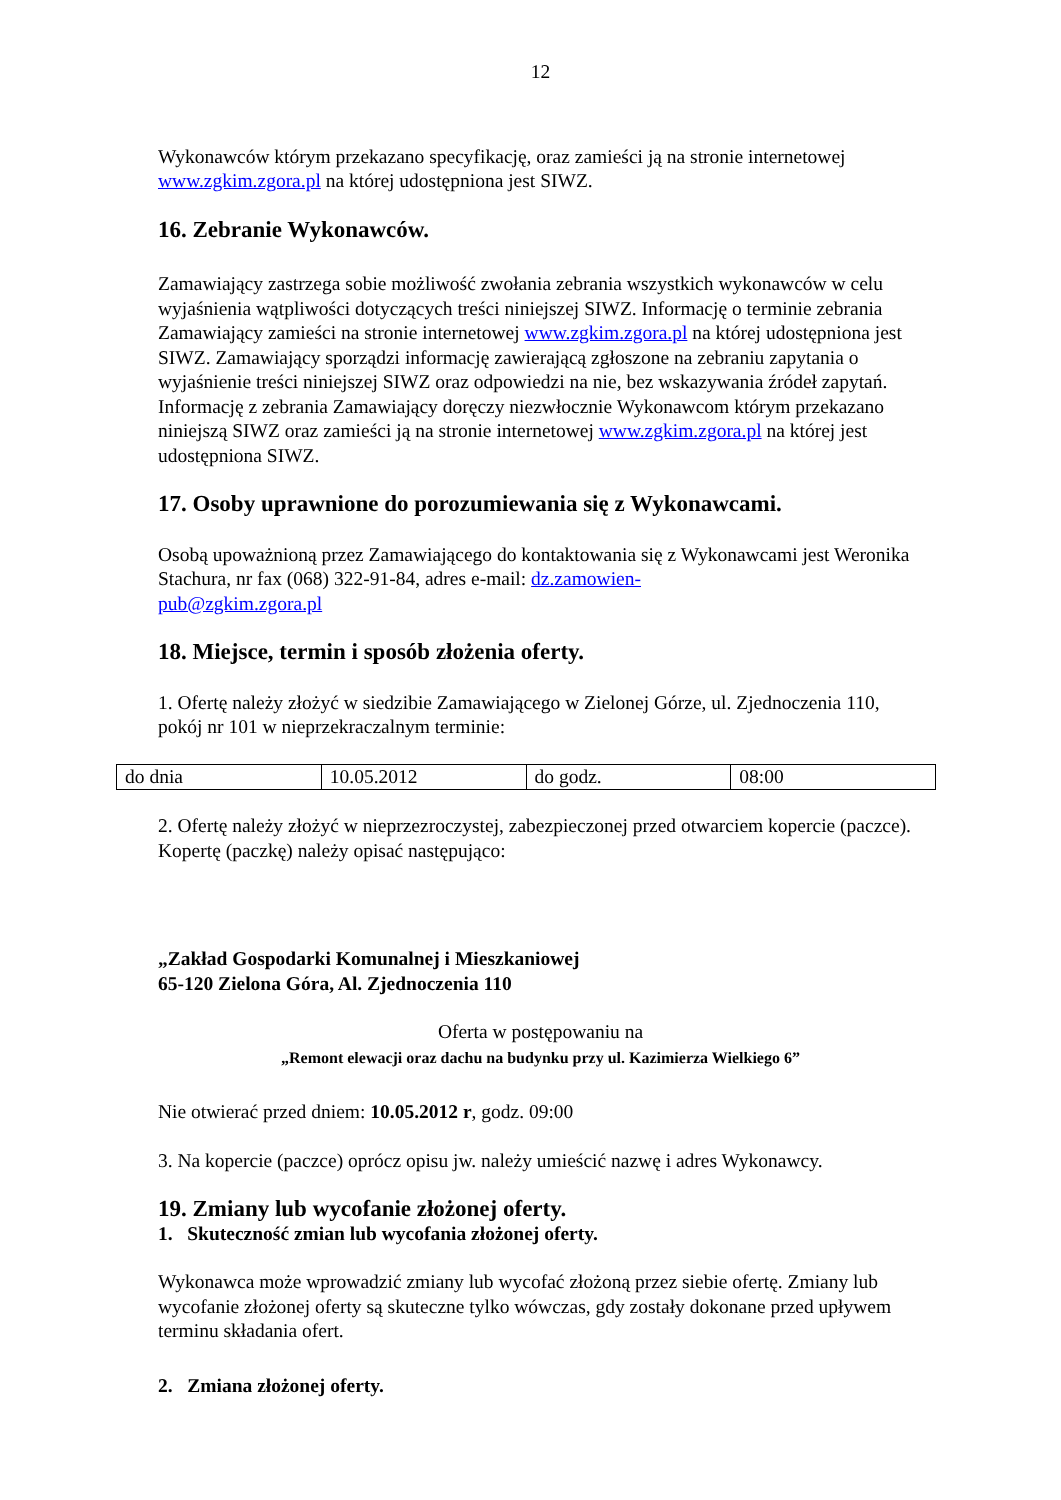12
Wykonawców którym przekazano specyfikację, oraz zamieści ją na stronie internetowej www.zgkim.zgora.pl na której udostępniona jest SIWZ.
16. Zebranie Wykonawców.
Zamawiający zastrzega sobie możliwość zwołania zebrania wszystkich wykonawców w celu wyjaśnienia wątpliwości dotyczących treści niniejszej SIWZ. Informację o terminie zebrania Zamawiający zamieści na stronie internetowej www.zgkim.zgora.pl na której udostępniona jest SIWZ. Zamawiający sporządzi informację zawierającą zgłoszone na zebraniu zapytania o wyjaśnienie treści niniejszej SIWZ oraz odpowiedzi na nie, bez wskazywania źródeł zapytań. Informację z zebrania Zamawiający doręczy niezwłocznie Wykonawcom którym przekazano niniejszą SIWZ oraz zamieści ją na stronie internetowej www.zgkim.zgora.pl na której jest udostępniona SIWZ.
17. Osoby uprawnione do porozumiewania się z Wykonawcami.
Osobą upoważnioną przez Zamawiającego do kontaktowania się z Wykonawcami jest Weronika Stachura, nr fax (068) 322-91-84, adres e-mail: dz.zamowien-
pub@zgkim.zgora.pl
18. Miejsce, termin i sposób złożenia oferty.
1. Ofertę należy złożyć w siedzibie Zamawiającego w Zielonej Górze, ul. Zjednoczenia 110, pokój nr 101 w nieprzekraczalnym terminie:
| do dnia | 10.05.2012 | do godz. | 08:00 |
2. Ofertę należy złożyć w nieprzezroczystej, zabezpieczonej przed otwarciem kopercie (paczce). Kopertę (paczkę) należy opisać następująco:
„Zakład Gospodarki Komunalnej i Mieszkaniowej
65-120 Zielona Góra, Al. Zjednoczenia 110
Oferta w postępowaniu na
„Remont elewacji oraz dachu na budynku przy ul. Kazimierza Wielkiego 6”
Nie otwierać przed dniem: 10.05.2012 r, godz. 09:00
3. Na kopercie (paczce) oprócz opisu jw. należy umieścić nazwę i adres Wykonawcy.
19. Zmiany lub wycofanie złożonej oferty.
1. Skuteczność zmian lub wycofania złożonej oferty.
Wykonawca może wprowadzić zmiany lub wycofać złożoną przez siebie ofertę. Zmiany lub wycofanie złożonej oferty są skuteczne tylko wówczas, gdy zostały dokonane przed upływem terminu składania ofert.
2. Zmiana złożonej oferty.